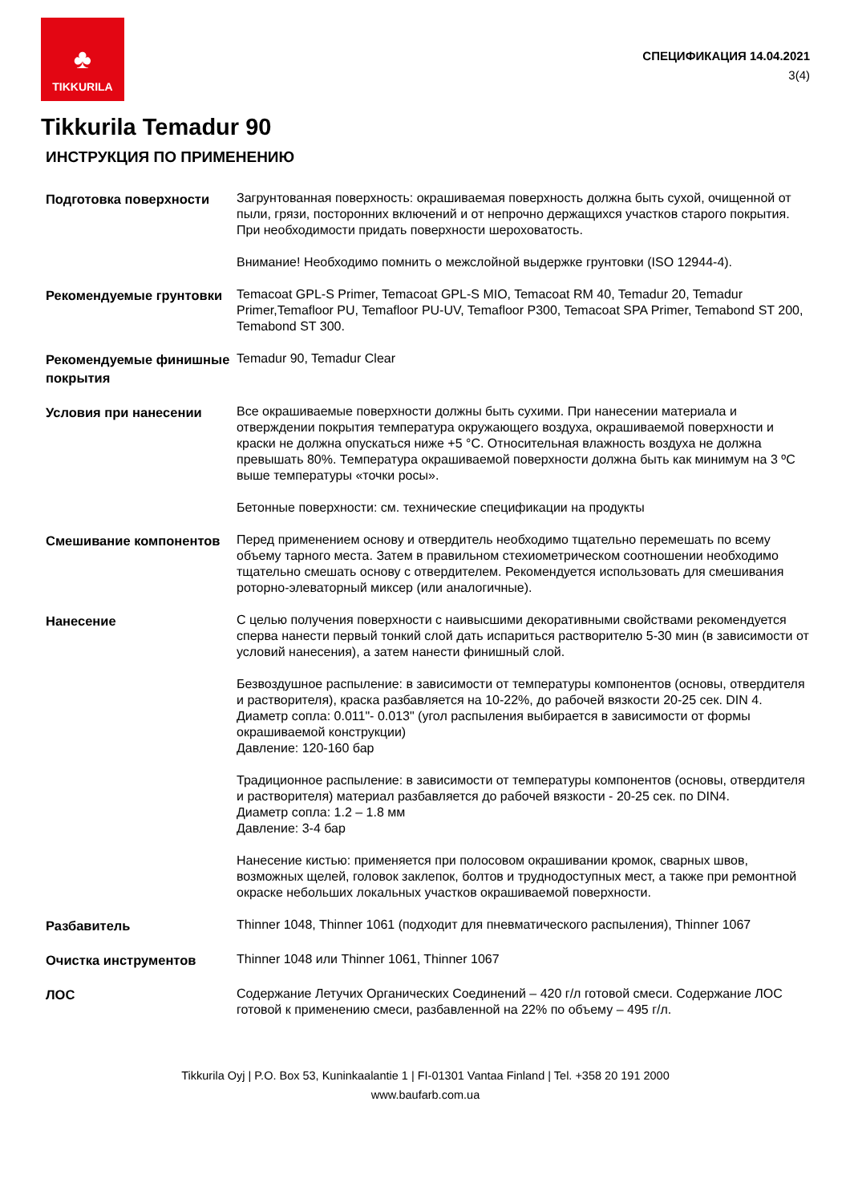♣
TIKKURILA
СПЕЦИФИКАЦИЯ 14.04.2021
3(4)
Tikkurila Temadur 90
ИНСТРУКЦИЯ ПО ПРИМЕНЕНИЮ
Подготовка поверхности
Загрунтованная поверхность: окрашиваемая поверхность должна быть сухой, очищенной от пыли, грязи, посторонних включений и от непрочно держащихся участков старого покрытия. При необходимости придать поверхности шероховатость.
Внимание! Необходимо помнить о межслойной выдержке грунтовки (ISO 12944-4).
Рекомендуемые грунтовки
Temacoat GPL-S Primer, Temacoat GPL-S MIO, Temacoat RM 40, Temadur 20, Temadur Primer,Temafloor PU, Temafloor PU-UV, Temafloor P300, Temacoat SPA Primer, Temabond ST 200, Temabond ST 300.
Рекомендуемые финишные покрытия
Temadur 90, Temadur Clear
Условия при нанесении
Все окрашиваемые поверхности должны быть сухими. При нанесении материала и отверждении покрытия температура окружающего воздуха, окрашиваемой поверхности и краски не должна опускаться ниже +5 °С. Относительная влажность воздуха не должна превышать 80%. Температура окрашиваемой поверхности должна быть как минимум на 3 ºС выше температуры «точки росы».
Бетонные поверхности: см. технические спецификации на продукты
Смешивание компонентов
Перед применением основу и отвердитель необходимо тщательно перемешать по всему объему тарного места. Затем в правильном стехиометрическом соотношении необходимо тщательно смешать основу с отвердителем. Рекомендуется использовать для смешивания роторно-элеваторный миксер (или аналогичные).
Нанесение
С целью получения поверхности с наивысшими декоративными свойствами рекомендуется сперва нанести первый тонкий слой дать испариться растворителю 5-30 мин (в зависимости от условий нанесения), а затем нанести финишный слой.
Безвоздушное распыление: в зависимости от температуры компонентов (основы, отвердителя и растворителя), краска разбавляется на 10-22%, до рабочей вязкости 20-25 сек. DIN 4.
Диаметр сопла: 0.011"- 0.013" (угол распыления выбирается в зависимости от формы окрашиваемой конструкции)
Давление: 120-160 бар
Традиционное распыление: в зависимости от температуры компонентов (основы, отвердителя и растворителя) материал разбавляется до рабочей вязкости - 20-25 сек. по DIN4.
Диаметр сопла: 1.2 – 1.8 мм
Давление: 3-4 бар
Нанесение кистью: применяется при полосовом окрашивании кромок, сварных швов, возможных щелей, головок заклепок, болтов и труднодоступных мест, а также при ремонтной окраске небольших локальных участков окрашиваемой поверхности.
Разбавитель
Thinner 1048, Thinner 1061 (подходит для пневматического распыления), Thinner 1067
Очистка инструментов
Thinner 1048 или Thinner 1061, Thinner 1067
ЛОС
Содержание Летучих Органических Соединений – 420 г/л готовой смеси. Содержание ЛОС готовой к применению смеси, разбавленной на 22% по объему – 495 г/л.
Tikkurila Oyj | P.O. Box 53, Kuninkaalantie 1 | FI-01301 Vantaa Finland | Tel. +358 20 191 2000
www.baufarb.com.ua